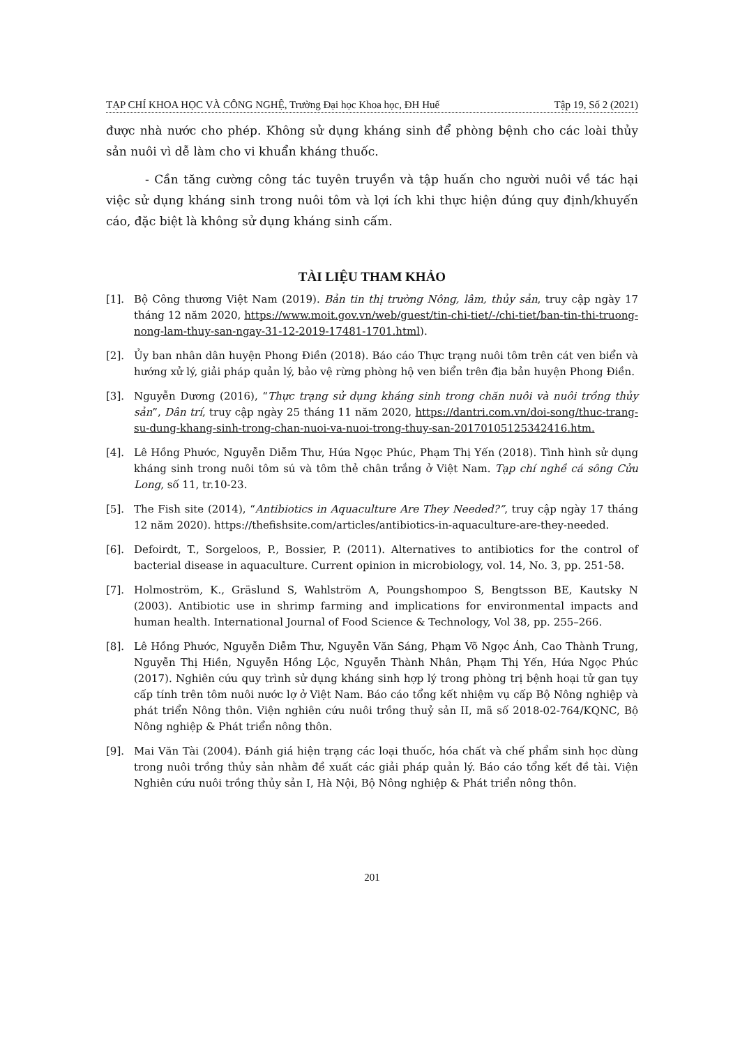TẠP CHÍ KHOA HỌC VÀ CÔNG NGHỆ, Trường Đại học Khoa học, ĐH Huế Tập 19, Số 2 (2021)
được nhà nước cho phép. Không sử dụng kháng sinh để phòng bệnh cho các loài thủy sản nuôi vì dễ làm cho vi khuẩn kháng thuốc.
- Cần tăng cường công tác tuyên truyền và tập huấn cho người nuôi về tác hại việc sử dụng kháng sinh trong nuôi tôm và lợi ích khi thực hiện đúng quy định/khuyến cáo, đặc biệt là không sử dụng kháng sinh cấm.
TÀI LIỆU THAM KHẢO
[1]. Bộ Công thương Việt Nam (2019). Bản tin thị trường Nông, lâm, thủy sản, truy cập ngày 17 tháng 12 năm 2020, https://www.moit.gov.vn/web/guest/tin-chi-tiet/-/chi-tiet/ban-tin-thi-truong-nong-lam-thuy-san-ngay-31-12-2019-17481-1701.html).
[2]. Ủy ban nhân dân huyện Phong Điền (2018). Báo cáo Thực trạng nuôi tôm trên cát ven biển và hướng xử lý, giải pháp quản lý, bảo vệ rừng phòng hộ ven biển trên địa bản huyện Phong Điền.
[3]. Nguyễn Dương (2016), “Thực trạng sử dụng kháng sinh trong chăn nuôi và nuôi trồng thủy sản”, Dân trí, truy cập ngày 25 tháng 11 năm 2020, https://dantri.com.vn/doi-song/thuc-trang-su-dung-khang-sinh-trong-chan-nuoi-va-nuoi-trong-thuy-san-20170105125342416.htm.
[4]. Lê Hồng Phước, Nguyễn Diễm Thư, Hứa Ngọc Phúc, Phạm Thị Yến (2018). Tình hình sử dụng kháng sinh trong nuôi tôm sú và tôm thẻ chân trắng ở Việt Nam. Tạp chí nghề cá sông Cửu Long, số 11, tr.10-23.
[5]. The Fish site (2014), “Antibiotics in Aquaculture Are They Needed?”, truy cập ngày 17 tháng 12 năm 2020). https://thefishsite.com/articles/antibiotics-in-aquaculture-are-they-needed.
[6]. Defoirdt, T., Sorgeloos, P., Bossier, P. (2011). Alternatives to antibiotics for the control of bacterial disease in aquaculture. Current opinion in microbiology, vol. 14, No. 3, pp. 251-58.
[7]. Holmoström, K., Gräslund S, Wahlström A, Poungshompoo S, Bengtsson BE, Kautsky N (2003). Antibiotic use in shrimp farming and implications for environmental impacts and human health. International Journal of Food Science & Technology, Vol 38, pp. 255–266.
[8]. Lê Hồng Phước, Nguyễn Diễm Thư, Nguyễn Văn Sáng, Phạm Võ Ngọc Ánh, Cao Thành Trung, Nguyễn Thị Hiền, Nguyễn Hồng Lộc, Nguyễn Thành Nhân, Phạm Thị Yến, Hứa Ngọc Phúc (2017). Nghiên cứu quy trình sử dụng kháng sinh hợp lý trong phòng trị bệnh hoại tử gan tụy cấp tính trên tôm nuôi nước lợ ở Việt Nam. Báo cáo tổng kết nhiệm vụ cấp Bộ Nông nghiệp và phát triển Nông thôn. Viện nghiên cứu nuôi trồng thuỷ sản II, mã số 2018-02-764/KQNC, Bộ Nông nghiệp & Phát triển nông thôn.
[9]. Mai Văn Tài (2004). Đánh giá hiện trạng các loại thuốc, hóa chất và chế phẩm sinh học dùng trong nuôi trồng thủy sản nhằm đề xuất các giải pháp quản lý. Báo cáo tổng kết đề tài. Viện Nghiên cứu nuôi trồng thủy sản I, Hà Nội, Bộ Nông nghiệp & Phát triển nông thôn.
201